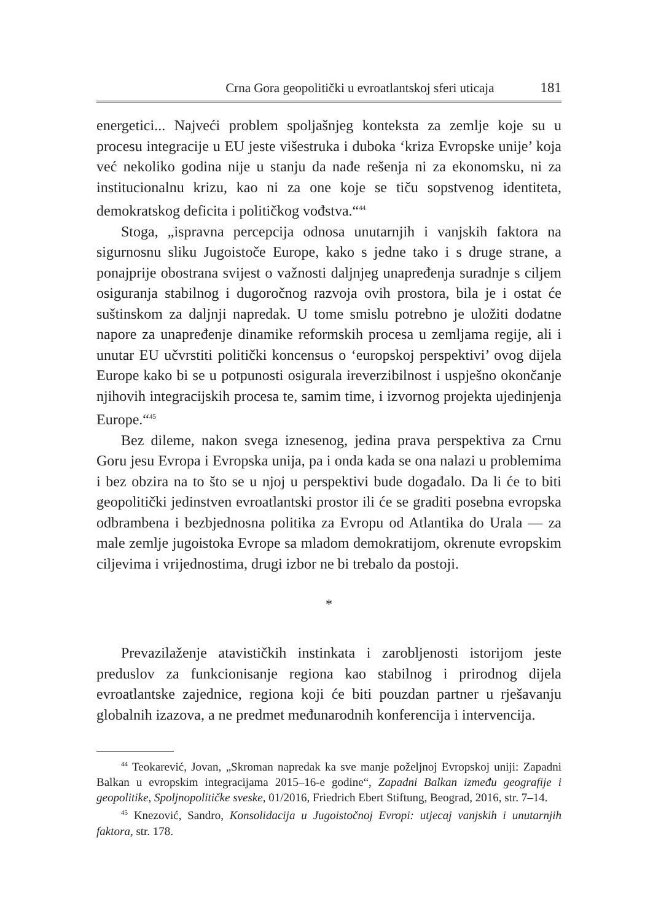Crna Gora geopolitički u evroatlantskoj sferi uticaja 181
energetici... Najveći problem spoljašnjeg konteksta za zemlje koje su u procesu integracije u EU jeste višestruka i duboka ‘kriza Evropske unije’ koja već nekoliko godina nije u stanju da nađe rešenja ni za ekonomsku, ni za institucionalnu krizu, kao ni za one koje se tiču sopstvenog identiteta, demokratskog deficita i političkog vođstva.“<sup>44</sup>
Stoga, „ispravna percepcija odnosa unutarnjih i vanjskih faktora na sigurnosnu sliku Jugoistoče Europe, kako s jedne tako i s druge strane, a ponajprije obostrana svijest o važnosti daljnjeg unapređenja suradnje s ciljem osiguranja stabilnog i dugoročnog razvoja ovih prostora, bila je i ostat će suštinskom za daljnji napredak. U tome smislu potrebno je uložiti dodatne napore za unapređenje dinamike reformskih procesa u zemljama regije, ali i unutar EU učvrstiti politički koncensus o ‘europskoj perspektivi’ ovog dijela Europe kako bi se u potpunosti osigurala ireverzibilnost i uspješno okončanje njihovih integracijskih procesa te, samim time, i izvornog projekta ujedinjenja Europe.“<sup>45</sup>
Bez dileme, nakon svega iznesenog, jedina prava perspektiva za Crnu Goru jesu Evropa i Evropska unija, pa i onda kada se ona nalazi u problemima i bez obzira na to što se u njoj u perspektivi bude događalo. Da li će to biti geopolitički jedinstven evroatlantski prostor ili će se graditi posebna evropska odbrambena i bezbjednosna politika za Evropu od Atlantika do Urala — za male zemlje jugoistoka Evrope sa mladom demokratijom, okrenute evropskim ciljevima i vrijednostima, drugi izbor ne bi trebalo da postoji.
*
Prevazilaženje atavističkih instinkata i zarobljenosti istorijom jeste preduslov za funkcionisanje regiona kao stabilnog i prirodnog dijela evroatlantske zajednice, regiona koji će biti pouzdan partner u rješavanju globalnih izazova, a ne predmet međunarodnih konferencija i intervencija.
<sup>44</sup> Teokarević, Jovan, „Skroman napredak ka sve manje poželjnoj Evropskoj uniji: Zapadni Balkan u evropskim integracijama 2015–16-e godine“, Zapadni Balkan između geografije i geopolitike, Spoljnopolitičke sveske, 01/2016, Friedrich Ebert Stiftung, Beograd, 2016, str. 7–14.
<sup>45</sup> Knezović, Sandro, Konsolidacija u Jugoistočnoj Evropi: utjecaj vanjskih i unutarnjih faktora, str. 178.